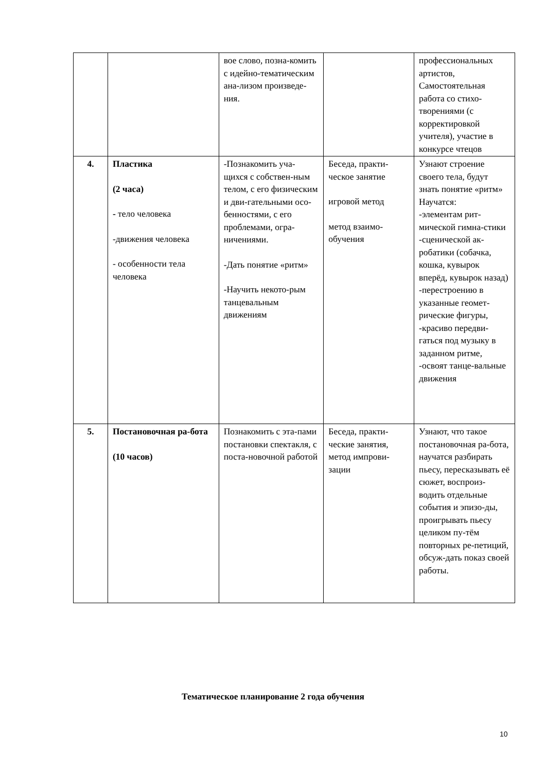| | | вое слово, позна-комить с идейно-тематическим ана-лизом произведе-ния. | | профессиональных артистов, Самостоятельная работа со стихо-творениями (с корректировкой учителя), участие в конкурсе чтецов |
| 4. | Пластика (2 часа) - тело человека -движения человека - особенности тела человека | -Познакомить уча-щихся с собствен-ным телом, с его физическим и дви-гательными осо-бенностями, с его проблемами, огра-ничениями. -Дать понятие «ритм» -Научить некото-рым танцевальным движениям | Беседа, практи-ческое занятие игровой метод метод взаимо-обучения | Узнают строение своего тела, будут знать понятие «ритм» Научатся: -элементам рит-мической гимна-стики -сценической ак-робатики (собачка, кошка, кувырок вперёд, кувырок назад) -перестроению в указанные геомет-рические фигуры, -красиво передви-гаться под музыку в заданном ритме, -освоят танце-вальные движения |
| 5. | Постановочная ра-бота (10 часов) | Познакомить с эта-пами постановки спектакля, с поста-новочной работой | Беседа, практи-ческие занятия, метод импрови-зации | Узнают, что такое постановочная ра-бота, научатся разбирать пьесу, пересказывать её сюжет, воспроиз-водить отдельные события и эпизо-ды, проигрывать пьесу целиком пу-тём повторных ре-петиций, обсуж-дать показ своей работы. |
Тематическое планирование 2 года обучения
10